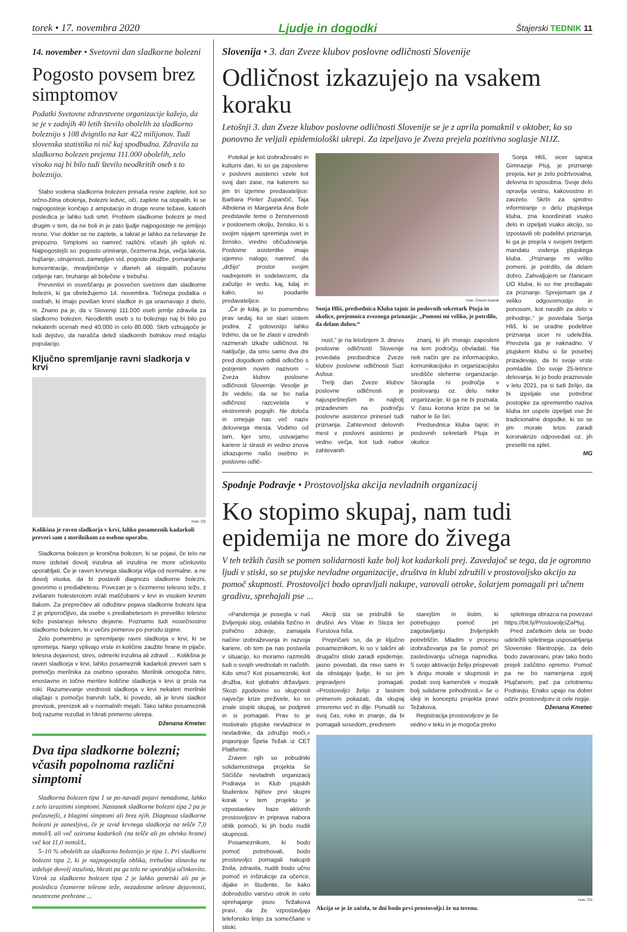torek • 17. novembra 2020 Ljudje in dogodki Štajerski TEDNIK 11
14. november • Svetovni dan sladkorne bolezni
Pogosto povsem brez simptomov
Podatki Svetovne zdravstvene organizacije kažejo, da se je v zadnjih 40 letih število obolelih za sladkorno boleznijo s 108 dvignilo na kar 422 milijonov. Tudi slovenska statistika ni nič kaj spodbudna. Zdravila za sladkorno bolezen prejema 111.000 obolelih, zelo visoko naj bi bilo tudi število neodkritih oseb s to boleznijo.
Slabo vodena sladkorna bolezen prinaša resne zaplete, kot so srčno-žilna obolenja, bolezni ledvic, oči, zaplete na stopalih, ki se najpogosteje končajo z amputacijo in druge resne težave, katerih posledica je lahko tudi smrt. Problem sladkorne bolezni je med drugim v tem, da ne boli in je zato ljudje najpogosteje ne jemljejo resno. Vse dokler se ne zaplete, a takrat je lahko za reševanje že prepozno. Simptomi so namreč različni, včasih jih sploh ni. Najpogostejši so: pogosto uriniranje, čezmerna žeja, večja lakota, hujšanje, utrujenost, zamegljen vid, pogoste okužbe, pomanjkanje koncentracije, mravljinčenje v dlaneh ali stopalih, počasno celjenje ran, bruhanje ali bolečine v trebuhu.
Preventivi in osveščanju je posvečen svetovni dan sladkorne bolezni, ki ga obeležujemo 14. novembra. Točnega podatka o osebah, ki imajo povišan krvni sladkor in ga uravnavajo z dieto, ni. Znano pa je, da v Sloveniji 111.000 oseb jemlje zdravila za sladkorno bolezen. Neodkritih oseb s to boleznijo naj bi bilo po nekaterih ocenah med 40.000 in celo 80.000. Skrb vzbujajoče je tudi dejstvo, da narašča delež sladkornih bolnikov med mlajšo populacijo.
Ključno spremljanje ravni sladkorja v krvi
Foto: ČG
Kolikšna je raven sladkorja v krvi, lahko posameznik kadarkoli preveri sam z merilnikom za osebno uporabo.
Sladkorna bolezen je kronična bolezen, ki se pojavi, če telo ne more izdelati dovolj inzulina ali inzulina ne more učinkovito uporabljati. Če je raven krvnega sladkorja višja od normalne, a ne dovolj visoka, da bi postavili diagnozo sladkorne bolezni, govorimo o prediabetesu. Povezan je s čezmerno telesno težo, z zvišanim holesterolom in/ali maščobami v krvi in visokim krvnim tlakom. Za preprečitev ali odložitev pojava sladkorne bolezni tipa 2 je priporočljivo, da osebe s prediabetesom in preveliko telesno težo postanejo telesno dejavne. Poznamo tudi nosečnostno sladkorno bolezen, ki v večini primerov po porodu izgine.
Zelo pomembno je spremljanje ravni sladkorja v krvi, ki se spreminja. Nanjo vplivajo vrste in količine zaužite hrane in pijače, telesna dejavnost, stres, odmerki inzulina ali zdravil … Kolikšna je raven sladkorja v krvi, lahko posameznik kadarkoli preveri sam s pomočjo merilnika za osebno uporabo. Merilnik omogoča hitro, enostavno in točno meritev količine sladkorja v krvi iz prsta na roki. Razumevanje vrednosti sladkorja v krvi nekateri merilniki olajšajo s pomočjo barvnih lučk, ki povedo, ali je krvni sladkor previsok, prenizek ali v normalnih mejah. Tako lahko posameznik bolj razume rezultat in hkrati primerno ukrepa.
Dženana Kmetec
Dva tipa sladkorne bolezni; včasih popolnoma različni simptomi
Sladkorna bolezen tipa 1 se po navadi pojavi nenadoma, lahko z zelo izrazitimi simptomi. Nastanek sladkorne bolezni tipa 2 pa je počasnejši, z blagimi simptomi ali brez njih. Diagnoza sladkorne bolezni je zanesljiva, če je izvid krvnega sladkorja na tešče 7,0 mmol/L ali več oziroma kadarkoli (na tešče ali po obroku hrane) več kot 11,0 mmol/L.
5–10 % obolelih za sladkorno boleznijo je tipa 1. Pri sladkorni bolezni tipa 2, ki je najpogostejša oblika, trebušna slinavka ne izdeluje dovolj inzulina, hkrati pa ga telo ne uporablja učinkovito. Vzrok za sladkorno bolezen tipa 2 je lahko genetski ali pa je posledica čezmerne telesne teže, nezadostne telesne dejavnosti, neustrezne prehrane ...
Slovenija • 3. dan Zveze klubov poslovne odličnosti Slovenije
Odličnost izkazujejo na vsakem koraku
Letošnji 3. dan Zveze klubov poslovne odličnosti Slovenije se je z aprila pomaknil v oktober, ko so ponovno že veljali epidemiološki ukrepi. Za izpeljavo je Zveza prejela pozitivno soglasje NIJZ.
Potekal je kot izobraževalni in kulturni dan, ki so ga zaposlene v poslovni asistenci vzele kot svoj dan zase, na katerem so jim tri izjemne predavateljice: Barbara Pinter Zupančič, Taja Albolena in Margareta Ana Bole predstavile teme o ženstvenosti v poslovnem okolju, žensko, ki s svojim sijajem spreminja svet in žensko, vredno občudovanja. Poslovne asistentke imajo izjemno nalogo, namreč da „držijo“ prostor svojim nadrejenim in sodelavcem, da začutijo in vedo, kaj, kdaj in kako, so poudarile predavateljice.
„Če je kdaj, je to pomembno prav sedaj, ko se stari sistem podira. Z gotovostjo lahko trdimo, da se še zlasti v izrednih razmerah izkaže odličnost. Ni naključje, da smo samo dva dni pred dogodkom odbili odločbo s potrjenim novim nazivom – Zveza klubov poslovne odličnosti Slovenije. Vesolje je že vedelo, da se bo naša odličnost razcvetela v ekstremnih pogojih. Ne določa in omejuje nas več naziv delovnega mesta. Vodimo od tam, kjer smo, ustvarjamo kariere iz strasti in vedno znova izkazujemo našo osebno in poslovno odlič-
Foto: Črtomir Goznik
Sonja Hliš, predsednica Kluba tajnic in poslovnih sekretark Ptuja in okolice, prejemnica zveznega priznanja: „Pomeni mi veliko, je potrdilo, da delam dobro.“
nost,“ je na letošnjem 3. dnevu poslovne odličnosti Slovenije povedala predsednica Zveze klubov poslovne odličnosti Suzi Asfour.
Tretji dan Zveze klubov poslovne odličnosti je najuspešnejšim in najbolj prizadevnim na področju poslovne asistence prinesel tudi priznanja. Zahtevnost delovnih mest v poslovni asistenci je vedno večja, kot tudi nabor zahtevanih
znanj, ki jih morajo zaposleni na tem področju obvladati. Na nek način gre za informacijsko, komunikacijsko in organizacijsko središče sleherne organizacije. Skorajda ni področja v poslovanju oz. delu neke organizacije, ki ga ne bi poznala. V času korona krize pa se ta nabor le še širi.
Predsednica kluba tajnic in poslovnih sekretark Ptuja in okolice
Sonja Hliš, sicer tajnica Gimnazije Ptuj, je priznanje prejela, ker je zelo požrtvovalna, delovna in sposobna. Svoje delo opravlja vestno, kakovostno in zavzeto. Skrbi za sprotno informiranje o delu ptujskega kluba, zna koordinirati vsako delo in izpeljati vsako akcijo, so izpostavili ob podelitvi priznanja, ki ga je prejela v svojem tretjem mandatu vodenja ptujskega kluba. „Priznanje mi veliko pomeni, je potrdilo, da delam dobro. Zahvaljujem se članicam UO kluba, ki so me predlagale za priznanje. Sprejemam ga z veliko odgovornostjo in ponosom, kot navdih za delo v prihodnje,“ je povedala Sonja Hliš, ki se uradne podelitve priznanja sicer ni udeležila. Prevzela ga je naknadno. V ptujskem klubu si še posebej prizadevajo, da bi svoje vrste pomladile. Do svoje 25-letnice delovanja, ki jo bodo praznovale v letu 2021, pa si tudi želijo, da bi izpeljale vse potrebne postopke za spremembo naziva kluba ter uspele izpeljati vse že tradicionalne dogodke, ki so se jim morale letos zaradi koronakrize odpovedati oz. jih preseliti na splet.
MG
Spodnje Podravje • Prostovoljska akcija nevladnih organizacij
Ko stopimo skupaj, nam tudi epidemija ne more do živega
V teh težkih časih se pomen solidarnosti kaže bolj kot kadarkoli prej. Zavedajoč se tega, da je ogromno ljudi v stiski, so se ptujske nevladne organizacije, društva in klubi združili v prostovoljsko akcijo za pomoč skupnosti. Prostovoljci bodo opravljali nakupe, varovali otroke, šolarjem pomagali pri učnem gradivu, sprehajali pse ...
»Pandemija je posegla v naš življenjski slog, oslabila fizično in psihično zdravje, zamajala načine izobraževanja in razvoja kariere, ob tem pa nas postavila v situacijo, ko moramo razmisliti tudi o svojih vrednotah in načelih. Kdo smo? Kot posamezniki, kot družba, kot globalni državljani. Skozi zgodovino so skupnosti največje krize preživele, ko so znale stopiti skupaj, se podpreti in si pomagati. Prav to je motiviralo ptujske nevladnice in nevladnike, da združijo moči,« pojasnjuje Špela Težak iz CET Platforme.
Zraven njih so pobudniki solidarnostnega projekta še Stičišče nevladnih organizacij Podravja in Klub ptujskih študentov. Njihov prvi skupni korak v tem projektu je vzpostavitev baze aktivnih prostovoljcev in priprava nabora oblik pomoči, ki jih bodo nudili skupnosti.
Posameznikom, ki bodo pomoč potrebovali, bodo prostovoljci pomagali nakupiti živila, zdravila, nudili bodo učno pomoč in inštrukcije za učence, dijake in študente, še kako dobrodošlo varstvo otrok in celo sprehajanje psov. Težakova pravi, da že vzpostavljajo telefonsko linijo za somečšane v stiski.
Akciji sta se pridružili še društvi Ars Vitae in Steza ter Furstova hiša.
Prepričani so, da je ključno posameznikom, ki so v takšni ali drugačni stiski zaradi epidemije, jasno povedati, da niso sami in da obstajajo ljudje, ki so jim pripravljeni pomagati. »Prostovoljci želijo z lastnim primerom pokazati, da skupaj zmoremo več in dlje. Ponudili so svoj čas, roke in znanje, da bi pomagali sosedom, predvsem
starejšim in tistim, ki potrebujejo pomoč pri zagotavljanju življenjskih potrebščin. Mladim v procesu izobraževanja pa še pomoč pri zasledovanju učnega napredka. S svojo aktivacijo želijo prispevati k dvigu morale v skupnosti in podati svoj kamenček v mozaik bolj solidarne prihodnosti,« še o ideji in konceptu projekta pravi Težakova.
Registracija prostovoljcev je še vedno v teku in je mogoča preko
spletnega obrazca na povezavi https://bit.ly/ProstovoljciZaPtuj.
Pred začetkom dela se bodo udeležili spletnega usposabljanja Slovenske filantropije, za delo bodo zavarovani, prav tako bodo prejeli zaščitno opremo. Pomoč pa ne bo namenjena zgolj Ptujčanom, pač pa celotnemu Podravju. Enako upajo na dober odziv prostovoljcev iz cele regije.
Dženana Kmetec
Foto: ČG
Akcija se je že začela, te dni bodo prvi prostovoljci že na terenu.